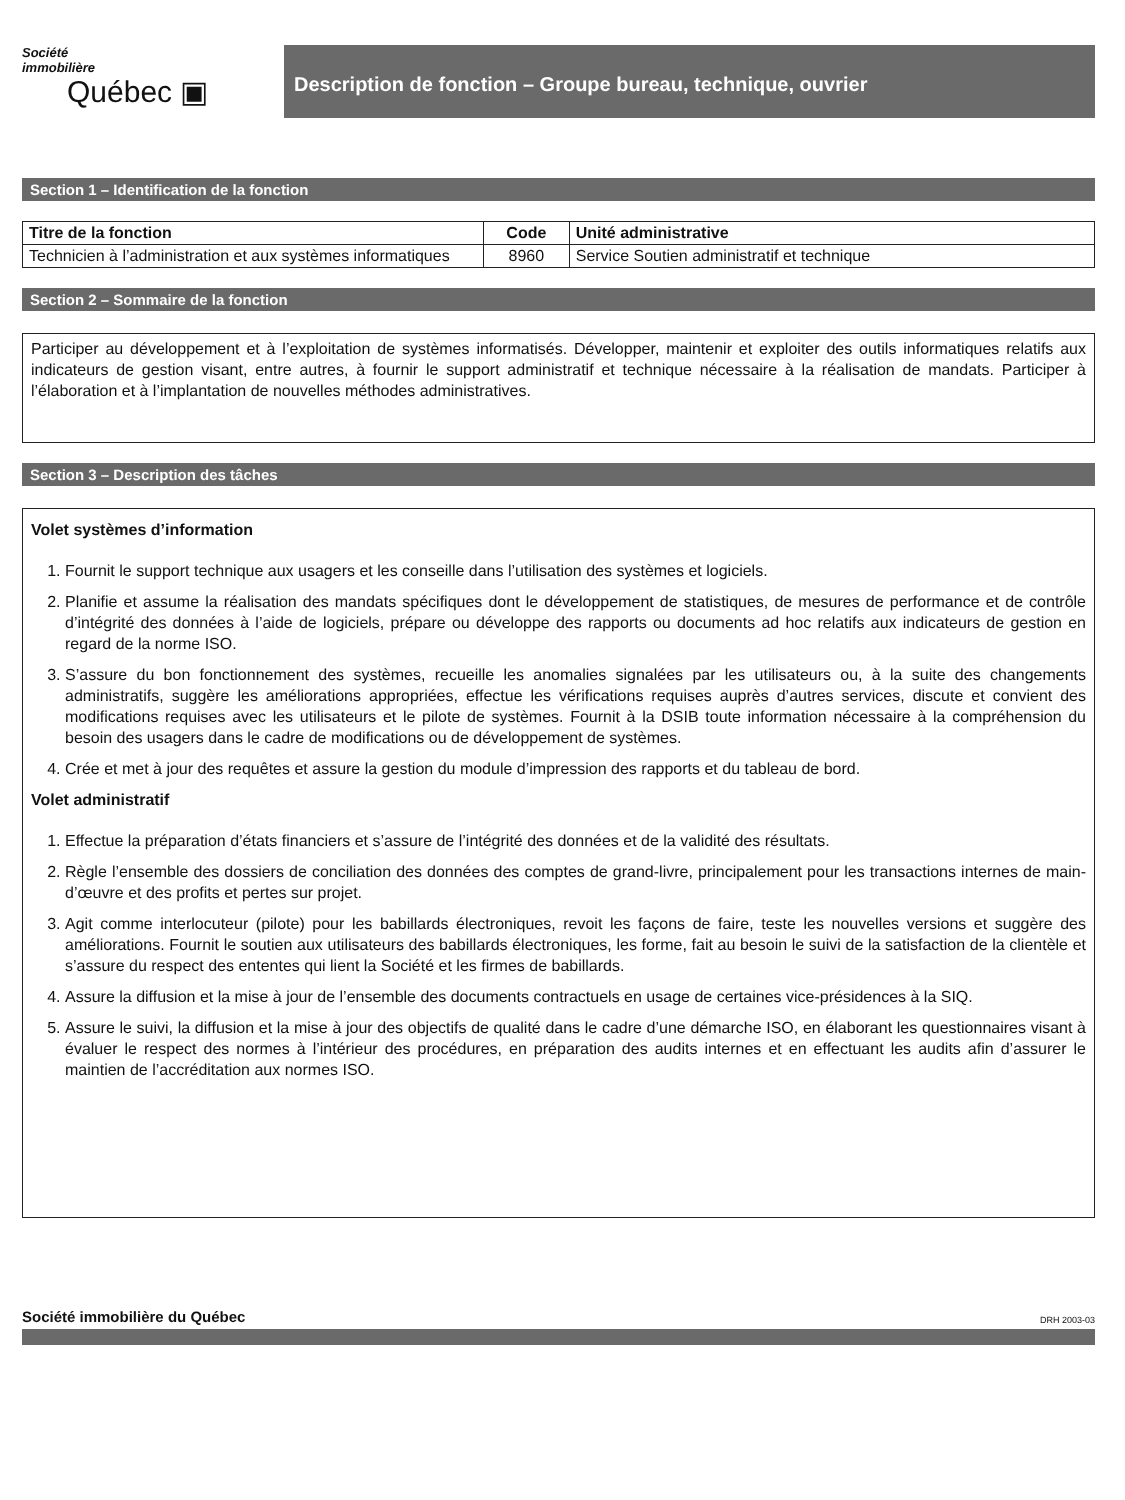Société
immobilière
Québec ▣
Description de fonction – Groupe bureau, technique, ouvrier
Section 1 – Identification de la fonction
| Titre de la fonction | Code | Unité administrative |
| --- | --- | --- |
| Technicien à l’administration et aux systèmes informatiques | 8960 | Service Soutien administratif et technique |
Section 2 – Sommaire de la fonction
Participer au développement et à l’exploitation de systèmes informatisés. Développer, maintenir et exploiter des outils informatiques relatifs aux indicateurs de gestion visant, entre autres, à fournir le support administratif et technique nécessaire à la réalisation de mandats. Participer à l’élaboration et à l’implantation de nouvelles méthodes administratives.
Section 3 – Description des tâches
Volet systèmes d’information
1. Fournit le support technique aux usagers et les conseille dans l’utilisation des systèmes et logiciels.
2. Planifie et assume la réalisation des mandats spécifiques dont le développement de statistiques, de mesures de performance et de contrôle d’intégrité des données à l’aide de logiciels, prépare ou développe des rapports ou documents ad hoc relatifs aux indicateurs de gestion en regard de la norme ISO.
3. S’assure du bon fonctionnement des systèmes, recueille les anomalies signalées par les utilisateurs ou, à la suite des changements administratifs, suggère les améliorations appropriées, effectue les vérifications requises auprès d’autres services, discute et convient des modifications requises avec les utilisateurs et le pilote de systèmes. Fournit à la DSIB toute information nécessaire à la compréhension du besoin des usagers dans le cadre de modifications ou de développement de systèmes.
4. Crée et met à jour des requêtes et assure la gestion du module d’impression des rapports et du tableau de bord.
Volet administratif
1. Effectue la préparation d’états financiers et s’assure de l’intégrité des données et de la validité des résultats.
2. Règle l’ensemble des dossiers de conciliation des données des comptes de grand-livre, principalement pour les transactions internes de main-d’œuvre et des profits et pertes sur projet.
3. Agit comme interlocuteur (pilote) pour les babillards électroniques, revoit les façons de faire, teste les nouvelles versions et suggère des améliorations. Fournit le soutien aux utilisateurs des babillards électroniques, les forme, fait au besoin le suivi de la satisfaction de la clientèle et s’assure du respect des ententes qui lient la Société et les firmes de babillards.
4. Assure la diffusion et la mise à jour de l’ensemble des documents contractuels en usage de certaines vice-présidences à la SIQ.
5. Assure le suivi, la diffusion et la mise à jour des objectifs de qualité dans le cadre d’une démarche ISO, en élaborant les questionnaires visant à évaluer le respect des normes à l’intérieur des procédures, en préparation des audits internes et en effectuant les audits afin d’assurer le maintien de l’accréditation aux normes ISO.
Société immobilière du Québec
DRH 2003-03